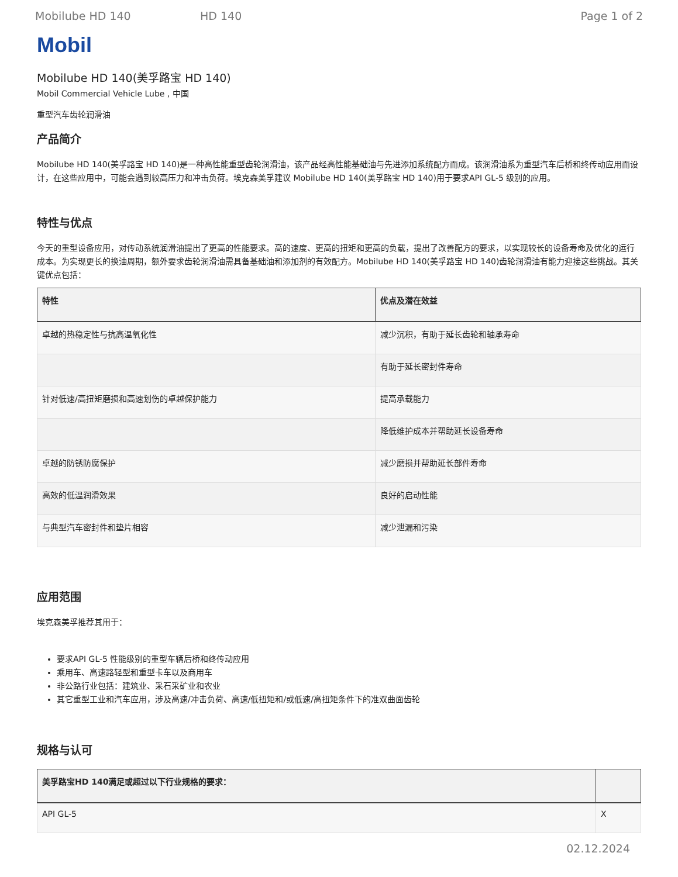Mobilube HD 140 HD 140 Page 1 of 2
Mobil
Mobilube HD 140(美孚路宝 HD 140)
Mobil Commercial Vehicle Lube , 中国
重型汽车齿轮润滑油
产品简介
Mobilube HD 140(美孚路宝 HD 140)是一种高性能重型齿轮润滑油，该产品经高性能基础油与先进添加系统配方而成。该润滑油系为重型汽车后桥和终传动应用而设计，在这些应用中，可能会遇到较高压力和冲击负荷。埃克森美孚建议 Mobilube HD 140(美孚路宝 HD 140)用于要求API GL-5 级别的应用。
特性与优点
今天的重型设备应用，对传动系统润滑油提出了更高的性能要求。高的速度、更高的扭矩和更高的负载，提出了改善配方的要求，以实现较长的设备寿命及优化的运行成本。为实现更长的换油周期，额外要求齿轮润滑油需具备基础油和添加剂的有效配方。Mobilube HD 140(美孚路宝 HD 140)齿轮润滑油有能力迎接这些挑战。其关键优点包括：
| 特性 | 优点及潜在效益 |
| --- | --- |
| 卓越的热稳定性与抗高温氧化性 | 减少沉积，有助于延长齿轮和轴承寿命 |
| | 有助于延长密封件寿命 |
| 针对低速/高扭矩磨损和高速划伤的卓越保护能力 | 提高承载能力 |
| | 降低维护成本并帮助延长设备寿命 |
| 卓越的防锈防腐保护 | 减少磨损并帮助延长部件寿命 |
| 高效的低温润滑效果 | 良好的启动性能 |
| 与典型汽车密封件和垫片相容 | 减少泄漏和污染 |
应用范围
埃克森美孚推荐其用于：
要求API GL-5 性能级别的重型车辆后桥和终传动应用
乘用车、高速路轻型和重型卡车以及商用车
非公路行业包括：建筑业、采石采矿业和农业
其它重型工业和汽车应用，涉及高速/冲击负荷、高速/低扭矩和/或低速/高扭矩条件下的准双曲面齿轮
规格与认可
| 美孚路宝HD 140满足或超过以下行业规格的要求： | |
| --- | --- |
| API GL-5 | X |
02.12.2024